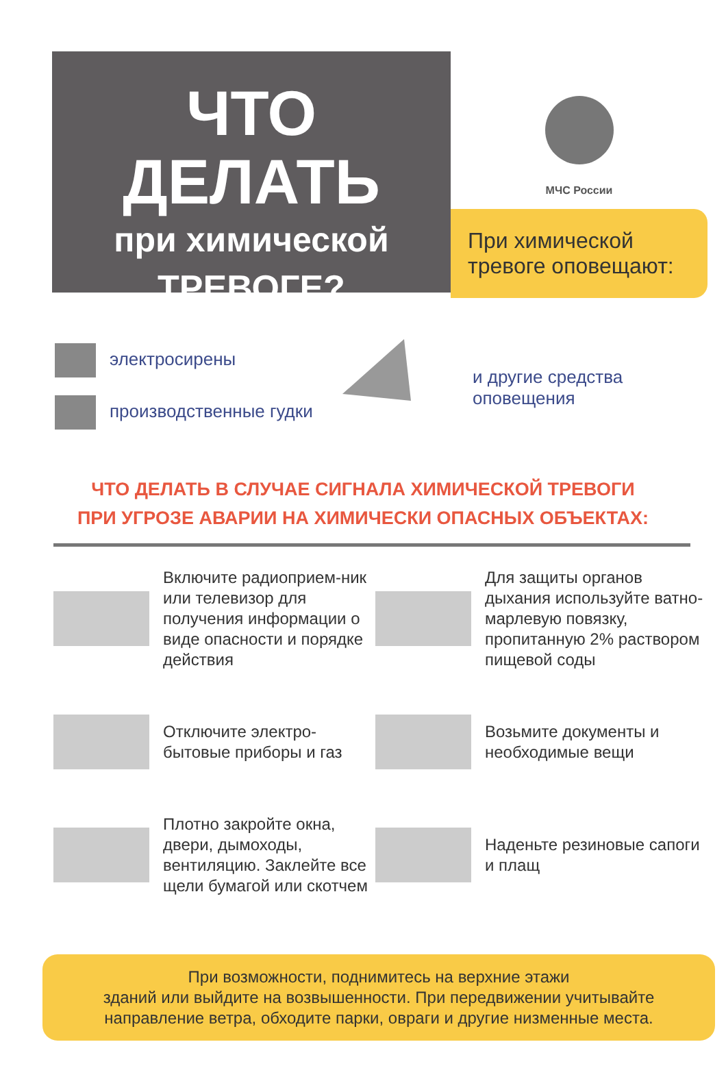ЧТО ДЕЛАТЬ
при химической
ТРЕВОГЕ?
МЧС России
При химической тревоге оповещают:
электросирены
производственные гудки
и другие средства
оповещения
ЧТО ДЕЛАТЬ В СЛУЧАЕ СИГНАЛА ХИМИЧЕСКОЙ ТРЕВОГИ
ПРИ УГРОЗЕ АВАРИИ НА ХИМИЧЕСКИ ОПАСНЫХ ОБЪЕКТАХ:
Включите радиоприем-ник или телевизор для получения информации о виде опасности и порядке действия
Для защиты органов дыхания используйте ватно-марлевую повязку, пропитанную 2% раствором пищевой соды
Отключите электро-бытовые приборы и газ
Возьмите документы и необходимые вещи
Плотно закройте окна, двери, дымоходы, вентиляцию. Заклейте все щели бумагой или скотчем
Наденьте резиновые сапоги и плащ
При возможности, поднимитесь на верхние этажи
зданий или выйдите на возвышенности. При передвижении учитывайте направление ветра, обходите парки, овраги и другие низменные места.